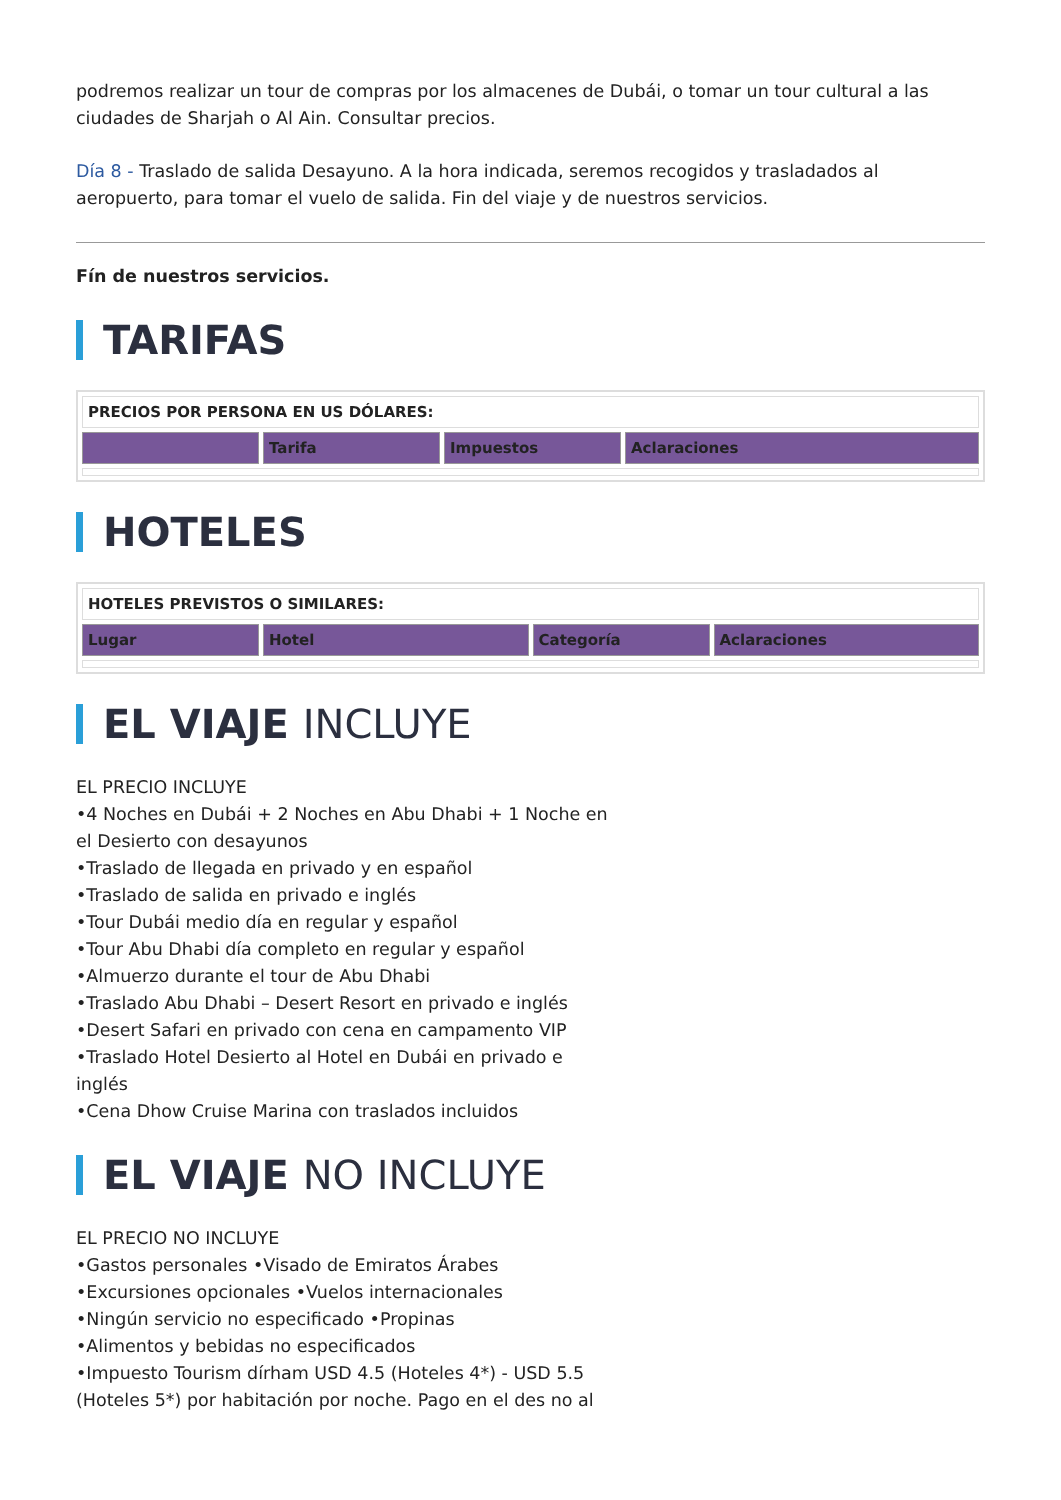podremos realizar un tour de compras por los almacenes de Dubái, o tomar un tour cultural a las ciudades de Sharjah o Al Ain. Consultar precios.
Día 8 - Traslado de salida Desayuno. A la hora indicada, seremos recogidos y trasladados al aeropuerto, para tomar el vuelo de salida. Fin del viaje y de nuestros servicios.
Fín de nuestros servicios.
TARIFAS
| PRECIOS POR PERSONA EN US DÓLARES: | | | |
| --- | --- | --- | --- |
| | Tarifa | Impuestos | Aclaraciones |
HOTELES
| HOTELES PREVISTOS O SIMILARES: | | | |
| --- | --- | --- | --- |
| Lugar | Hotel | Categoría | Aclaraciones |
EL VIAJE INCLUYE
EL PRECIO INCLUYE
•4 Noches en Dubái + 2 Noches en Abu Dhabi + 1 Noche en el Desierto con desayunos
•Traslado de llegada en privado y en español
•Traslado de salida en privado e inglés
•Tour Dubái medio día en regular y español
•Tour Abu Dhabi día completo en regular y español
•Almuerzo durante el tour de Abu Dhabi
•Traslado Abu Dhabi – Desert Resort en privado e inglés
•Desert Safari en privado con cena en campamento VIP
•Traslado Hotel Desierto al Hotel en Dubái en privado e inglés
•Cena Dhow Cruise Marina con traslados incluidos
EL VIAJE NO INCLUYE
EL PRECIO NO INCLUYE
•Gastos personales •Visado de Emiratos Árabes
•Excursiones opcionales •Vuelos internacionales
•Ningún servicio no especificado •Propinas
•Alimentos y bebidas no especificados
•Impuesto Tourism dírham USD 4.5 (Hoteles 4*) - USD 5.5 (Hoteles 5*) por habitación por noche. Pago en el des no al